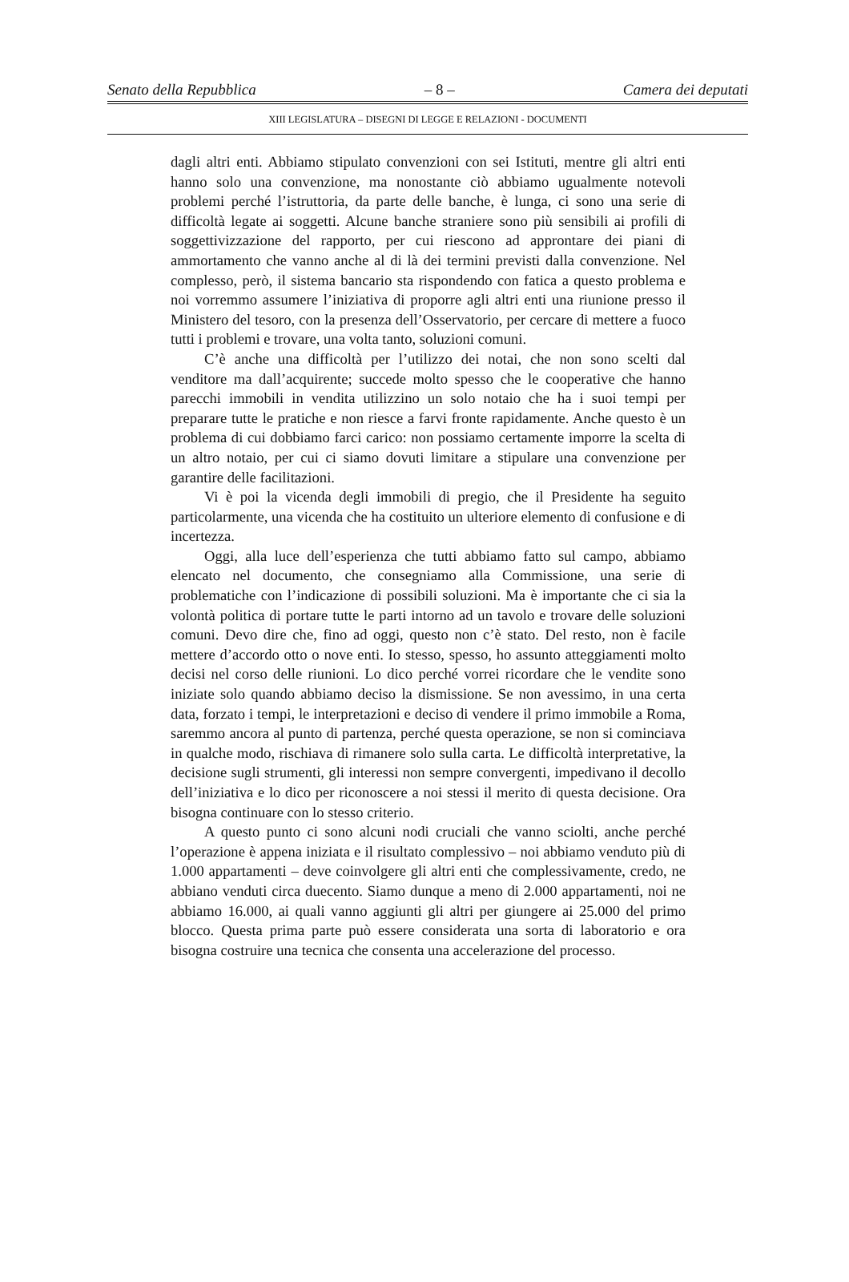Senato della Repubblica – 8 – Camera dei deputati
XIII LEGISLATURA – DISEGNI DI LEGGE E RELAZIONI - DOCUMENTI
dagli altri enti. Abbiamo stipulato convenzioni con sei Istituti, mentre gli altri enti hanno solo una convenzione, ma nonostante ciò abbiamo ugualmente notevoli problemi perché l’istruttoria, da parte delle banche, è lunga, ci sono una serie di difficoltà legate ai soggetti. Alcune banche straniere sono più sensibili ai profili di soggettivizzazione del rapporto, per cui riescono ad approntare dei piani di ammortamento che vanno anche al di là dei termini previsti dalla convenzione. Nel complesso, però, il sistema bancario sta rispondendo con fatica a questo problema e noi vorremmo assumere l’iniziativa di proporre agli altri enti una riunione presso il Ministero del tesoro, con la presenza dell’Osservatorio, per cercare di mettere a fuoco tutti i problemi e trovare, una volta tanto, soluzioni comuni.
C’è anche una difficoltà per l’utilizzo dei notai, che non sono scelti dal venditore ma dall’acquirente; succede molto spesso che le cooperative che hanno parecchi immobili in vendita utilizzino un solo notaio che ha i suoi tempi per preparare tutte le pratiche e non riesce a farvi fronte rapidamente. Anche questo è un problema di cui dobbiamo farci carico: non possiamo certamente imporre la scelta di un altro notaio, per cui ci siamo dovuti limitare a stipulare una convenzione per garantire delle facilitazioni.
Vi è poi la vicenda degli immobili di pregio, che il Presidente ha seguito particolarmente, una vicenda che ha costituito un ulteriore elemento di confusione e di incertezza.
Oggi, alla luce dell’esperienza che tutti abbiamo fatto sul campo, abbiamo elencato nel documento, che consegniamo alla Commissione, una serie di problematiche con l’indicazione di possibili soluzioni. Ma è importante che ci sia la volontà politica di portare tutte le parti intorno ad un tavolo e trovare delle soluzioni comuni. Devo dire che, fino ad oggi, questo non c’è stato. Del resto, non è facile mettere d’accordo otto o nove enti. Io stesso, spesso, ho assunto atteggiamenti molto decisi nel corso delle riunioni. Lo dico perché vorrei ricordare che le vendite sono iniziate solo quando abbiamo deciso la dismissione. Se non avessimo, in una certa data, forzato i tempi, le interpretazioni e deciso di vendere il primo immobile a Roma, saremmo ancora al punto di partenza, perché questa operazione, se non si cominciava in qualche modo, rischiava di rimanere solo sulla carta. Le difficoltà interpretative, la decisione sugli strumenti, gli interessi non sempre convergenti, impedivano il decollo dell’iniziativa e lo dico per riconoscere a noi stessi il merito di questa decisione. Ora bisogna continuare con lo stesso criterio.
A questo punto ci sono alcuni nodi cruciali che vanno sciolti, anche perché l’operazione è appena iniziata e il risultato complessivo – noi abbiamo venduto più di 1.000 appartamenti – deve coinvolgere gli altri enti che complessivamente, credo, ne abbiano venduti circa duecento. Siamo dunque a meno di 2.000 appartamenti, noi ne abbiamo 16.000, ai quali vanno aggiunti gli altri per giungere ai 25.000 del primo blocco. Questa prima parte può essere considerata una sorta di laboratorio e ora bisogna costruire una tecnica che consenta una accelerazione del processo.